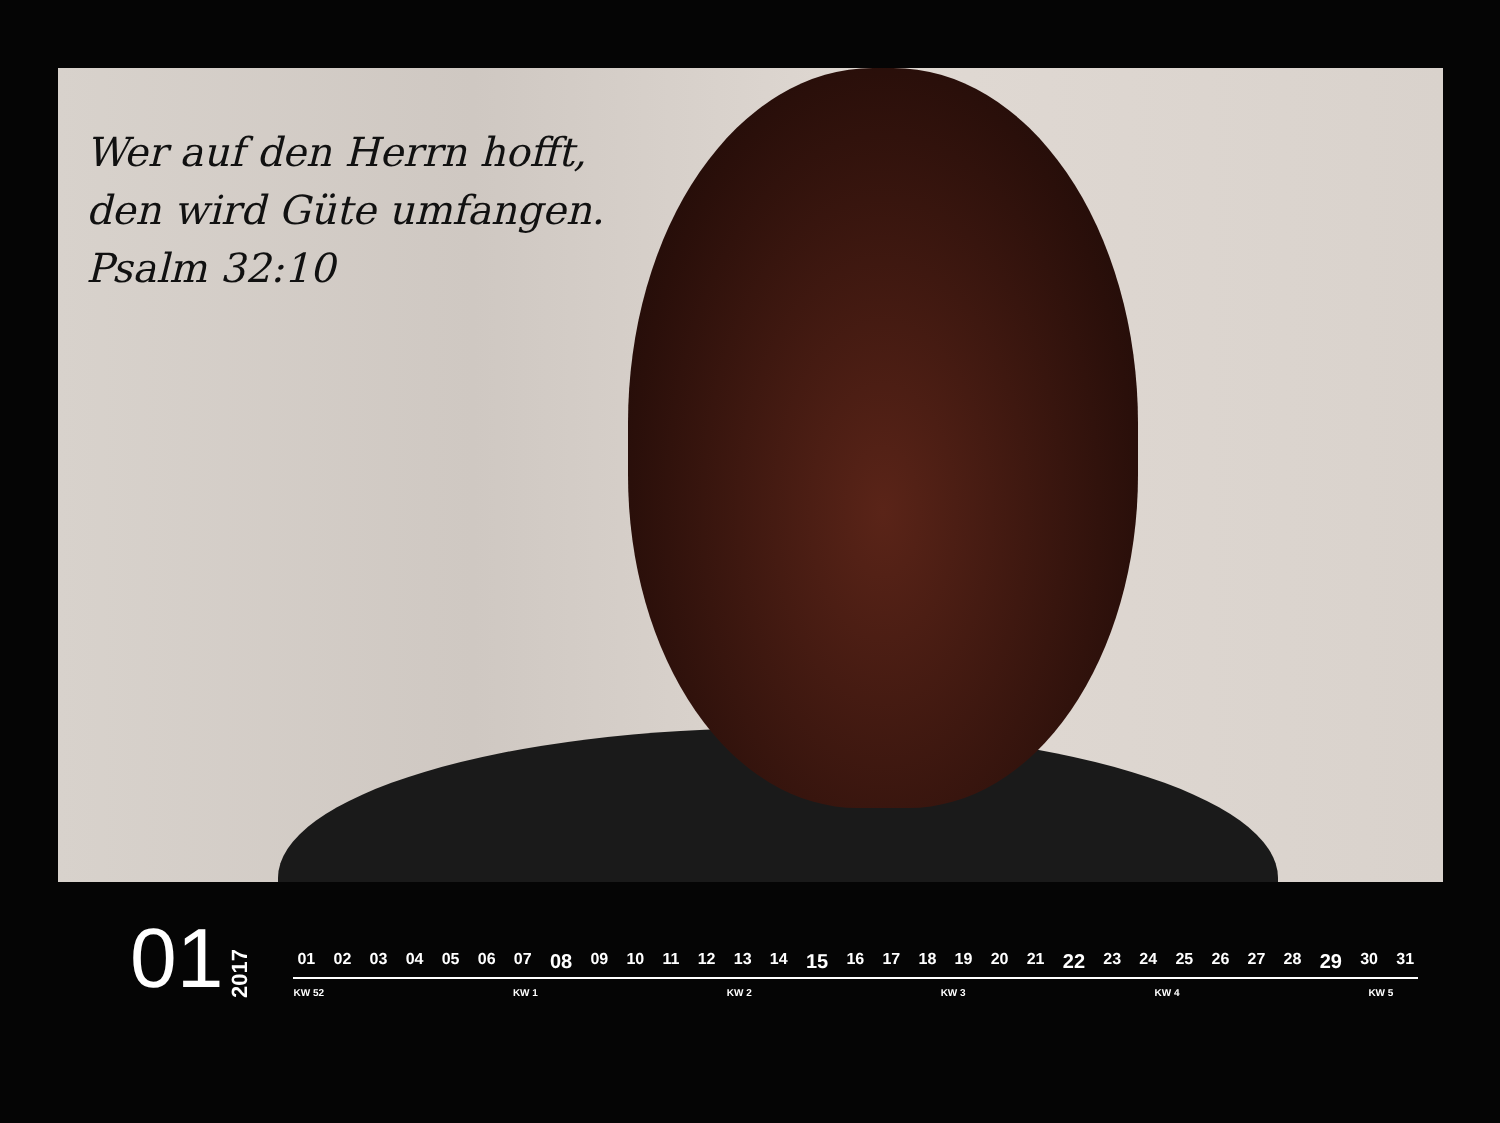Wer auf den Herrn hofft,
den wird Güte umfangen.
Psalm 32:10
01
2017
01 02 03 04 05 06 07 08 09 10 11 12 13 14 15 16 17 18 19 20 21 22 23 24 25 26 27 28 29 30 31
KW 52 KW 1 KW 2 KW 3 KW 4 KW 5